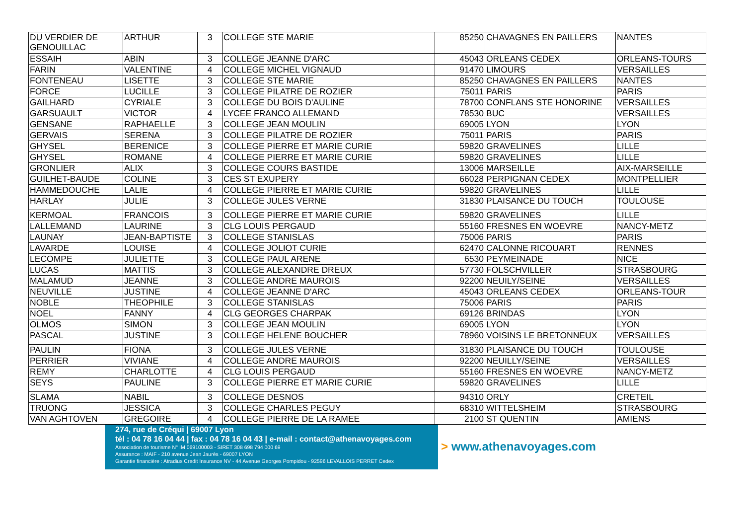| DU VERDIER DE GENOUILLAC | ARTHUR | 3 | COLLEGE STE MARIE | 85250 | CHAVAGNES EN PAILLERS | NANTES |
| ESSAIH | ABIN | 3 | COLLEGE JEANNE D'ARC | 45043 | ORLEANS CEDEX | ORLEANS-TOURS |
| FARIN | VALENTINE | 4 | COLLEGE MICHEL VIGNAUD | 91470 | LIMOURS | VERSAILLES |
| FONTENEAU | LISETTE | 3 | COLLEGE STE MARIE | 85250 | CHAVAGNES EN PAILLERS | NANTES |
| FORCE | LUCILLE | 3 | COLLEGE PILATRE DE ROZIER | 75011 | PARIS | PARIS |
| GAILHARD | CYRIALE | 3 | COLLEGE DU BOIS D'AULINE | 78700 | CONFLANS STE HONORINE | VERSAILLES |
| GARSUAULT | VICTOR | 4 | LYCEE FRANCO ALLEMAND | 78530 | BUC | VERSAILLES |
| GENSANE | RAPHAELLE | 3 | COLLEGE JEAN MOULIN | 69005 | LYON | LYON |
| GERVAIS | SERENA | 3 | COLLEGE PILATRE DE ROZIER | 75011 | PARIS | PARIS |
| GHYSEL | BERENICE | 3 | COLLEGE PIERRE ET MARIE CURIE | 59820 | GRAVELINES | LILLE |
| GHYSEL | ROMANE | 4 | COLLEGE PIERRE ET MARIE CURIE | 59820 | GRAVELINES | LILLE |
| GRONLIER | ALIX | 3 | COLLEGE COURS BASTIDE | 13006 | MARSEILLE | AIX-MARSEILLE |
| GUILHET-BAUDE | COLINE | 3 | CES ST EXUPERY | 66028 | PERPIGNAN CEDEX | MONTPELLIER |
| HAMMEDOUCHE | LALIE | 4 | COLLEGE PIERRE ET MARIE CURIE | 59820 | GRAVELINES | LILLE |
| HARLAY | JULIE | 3 | COLLEGE JULES VERNE | 31830 | PLAISANCE DU TOUCH | TOULOUSE |
| KERMOAL | FRANCOIS | 3 | COLLEGE PIERRE ET MARIE CURIE | 59820 | GRAVELINES | LILLE |
| LALLEMAND | LAURINE | 3 | CLG LOUIS PERGAUD | 55160 | FRESNES EN WOEVRE | NANCY-METZ |
| LAUNAY | JEAN-BAPTISTE | 3 | COLLEGE STANISLAS | 75006 | PARIS | PARIS |
| LAVARDE | LOUISE | 4 | COLLEGE JOLIOT CURIE | 62470 | CALONNE RICOUART | RENNES |
| LECOMPE | JULIETTE | 3 | COLLEGE PAUL ARENE | 6530 | PEYMEINADE | NICE |
| LUCAS | MATTIS | 3 | COLLEGE ALEXANDRE DREUX | 57730 | FOLSCHVILLER | STRASBOURG |
| MALAMUD | JEANNE | 3 | COLLEGE ANDRE MAUROIS | 92200 | NEUILY/SEINE | VERSAILLES |
| NEUVILLE | JUSTINE | 4 | COLLEGE JEANNE D'ARC | 45043 | ORLEANS CEDEX | ORLEANS-TOUR |
| NOBLE | THEOPHILE | 3 | COLLEGE STANISLAS | 75006 | PARIS | PARIS |
| NOEL | FANNY | 4 | CLG GEORGES CHARPAK | 69126 | BRINDAS | LYON |
| OLMOS | SIMON | 3 | COLLEGE JEAN MOULIN | 69005 | LYON | LYON |
| PASCAL | JUSTINE | 3 | COLLEGE HELENE BOUCHER | 78960 | VOISINS LE BRETONNEUX | VERSAILLES |
| PAULIN | FIONA | 3 | COLLEGE JULES VERNE | 31830 | PLAISANCE DU TOUCH | TOULOUSE |
| PERRIER | VIVIANE | 4 | COLLEGE ANDRE MAUROIS | 92200 | NEUILLY/SEINE | VERSAILLES |
| REMY | CHARLOTTE | 4 | CLG LOUIS PERGAUD | 55160 | FRESNES EN WOEVRE | NANCY-METZ |
| SEYS | PAULINE | 3 | COLLEGE PIERRE ET MARIE CURIE | 59820 | GRAVELINES | LILLE |
| SLAMA | NABIL | 3 | COLLEGE DESNOS | 94310 | ORLY | CRETEIL |
| TRUONG | JESSICA | 3 | COLLEGE CHARLES PEGUY | 68310 | WITTELSHEIM | STRASBOURG |
| VAN AGHTOVEN | GREGOIRE | 4 | COLLEGE PIERRE DE LA RAMEE | 2100 | ST QUENTIN | AMIENS |
274, rue de Créqui | 69007 Lyon
tél : 04 78 16 04 44 | fax : 04 78 16 04 43 | e-mail : contact@athenavoyages.com
Association de tourisme N° IM 069100003 - SIRET 308 698 794 000 69
Assurance : MAIF - 210 avenue Jean Jaurès - 69007 LYON
Garantie financière : Atradius Credit Insurance NV - 44 Avenue Georges Pompidou - 92596 LEVALLOIS PERRET Cedex
> www.athenavoyages.com